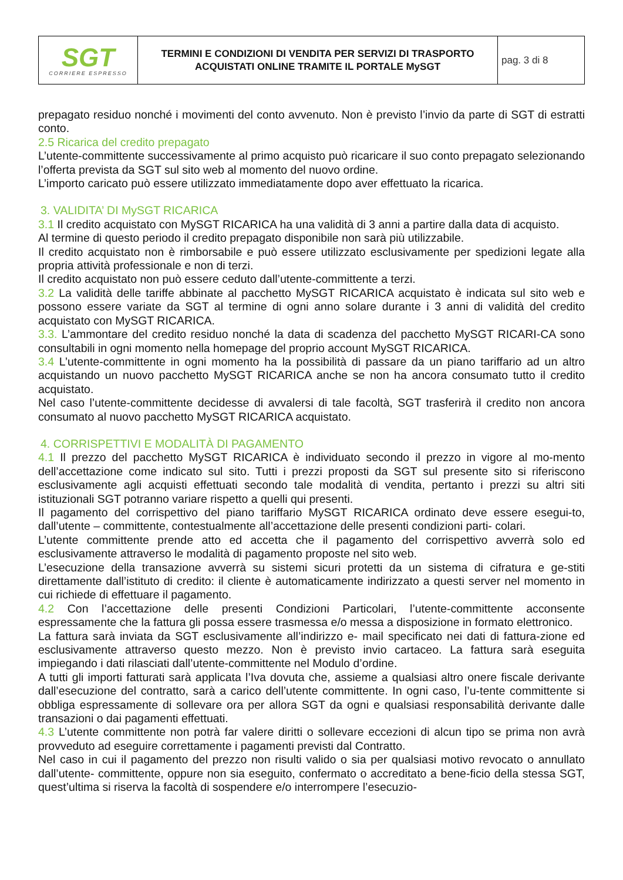| SGT CORRIERE ESPRESSO | TERMINI E CONDIZIONI DI VENDITA PER SERVIZI DI TRASPORTO ACQUISTATI ONLINE TRAMITE IL PORTALE MySGT | pag. 3 di 8 |
prepagato residuo nonché i movimenti del conto avvenuto. Non è previsto l’invio da parte di SGT di estratti conto.
2.5 Ricarica del credito prepagato
L’utente-committente successivamente al primo acquisto può ricaricare il suo conto prepagato selezionando l’offerta prevista da SGT sul sito web al momento del nuovo ordine.
L’importo caricato può essere utilizzato immediatamente dopo aver effettuato la ricarica.
3. VALIDITA’ DI MySGT RICARICA
3.1 Il credito acquistato con MySGT RICARICA ha una validità di 3 anni a partire dalla data di acquisto.
Al termine di questo periodo il credito prepagato disponibile non sarà più utilizzabile.
Il credito acquistato non è rimborsabile e può essere utilizzato esclusivamente per spedizioni legate alla propria attività professionale e non di terzi.
Il credito acquistato non può essere ceduto dall’utente-committente a terzi.
3.2 La validità delle tariffe abbinate al pacchetto MySGT RICARICA acquistato è indicata sul sito web e possono essere variate da SGT al termine di ogni anno solare durante i 3 anni di validità del credito acquistato con MySGT RICARICA.
3.3. L’ammontare del credito residuo nonché la data di scadenza del pacchetto MySGT RICARI-CA sono consultabili in ogni momento nella homepage del proprio account MySGT RICARICA.
3.4 L’utente-committente in ogni momento ha la possibilità di passare da un piano tariffario ad un altro acquistando un nuovo pacchetto MySGT RICARICA anche se non ha ancora consumato tutto il credito acquistato.
Nel caso l’utente-committente decidesse di avvalersi di tale facoltà, SGT trasferirà il credito non ancora consumato al nuovo pacchetto MySGT RICARICA acquistato.
4. CORRISPETTIVI E MODALITÀ DI PAGAMENTO
4.1 Il prezzo del pacchetto MySGT RICARICA è individuato secondo il prezzo in vigore al mo-mento dell’accettazione come indicato sul sito. Tutti i prezzi proposti da SGT sul presente sito si riferiscono esclusivamente agli acquisti effettuati secondo tale modalità di vendita, pertanto i prezzi su altri siti istituzionali SGT potranno variare rispetto a quelli qui presenti.
Il pagamento del corrispettivo del piano tariffario MySGT RICARICA ordinato deve essere esegui-to, dall’utente – committente, contestualmente all’accettazione delle presenti condizioni parti- colari.
L’utente committente prende atto ed accetta che il pagamento del corrispettivo avverrà solo ed esclusivamente attraverso le modalità di pagamento proposte nel sito web.
L’esecuzione della transazione avverrà su sistemi sicuri protetti da un sistema di cifratura e ge-stiti direttamente dall’istituto di credito: il cliente è automaticamente indirizzato a questi server nel momento in cui richiede di effettuare il pagamento.
4.2 Con l’accettazione delle presenti Condizioni Particolari, l’utente-committente acconsente espressamente che la fattura gli possa essere trasmessa e/o messa a disposizione in formato elettronico.
La fattura sarà inviata da SGT esclusivamente all’indirizzo e- mail specificato nei dati di fattura-zione ed esclusivamente attraverso questo mezzo. Non è previsto invio cartaceo. La fattura sarà eseguita impiegando i dati rilasciati dall’utente-committente nel Modulo d’ordine.
A tutti gli importi fatturati sarà applicata l’Iva dovuta che, assieme a qualsiasi altro onere fiscale derivante dall’esecuzione del contratto, sarà a carico dell’utente committente. In ogni caso, l’u-tente committente si obbliga espressamente di sollevare ora per allora SGT da ogni e qualsiasi responsabilità derivante dalle transazioni o dai pagamenti effettuati.
4.3 L’utente committente non potrà far valere diritti o sollevare eccezioni di alcun tipo se prima non avrà provveduto ad eseguire correttamente i pagamenti previsti dal Contratto.
Nel caso in cui il pagamento del prezzo non risulti valido o sia per qualsiasi motivo revocato o annullato dall’utente- committente, oppure non sia eseguito, confermato o accreditato a bene-ficio della stessa SGT, quest’ultima si riserva la facoltà di sospendere e/o interrompere l’esecuzio-